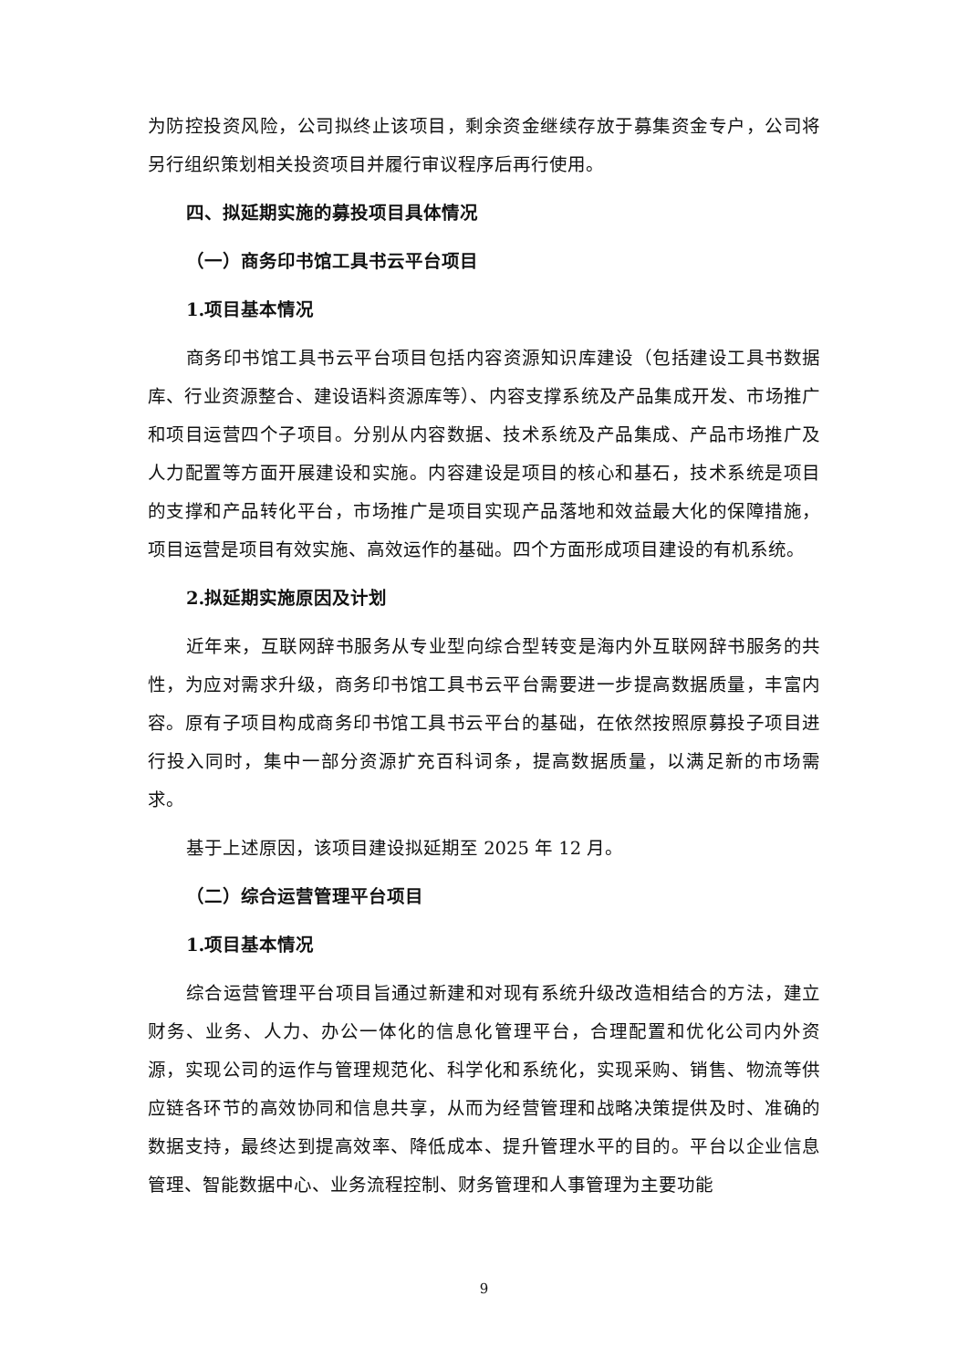为防控投资风险，公司拟终止该项目，剩余资金继续存放于募集资金专户，公司将另行组织策划相关投资项目并履行审议程序后再行使用。
四、拟延期实施的募投项目具体情况
（一）商务印书馆工具书云平台项目
1.项目基本情况
商务印书馆工具书云平台项目包括内容资源知识库建设（包括建设工具书数据库、行业资源整合、建设语料资源库等）、内容支撑系统及产品集成开发、市场推广和项目运营四个子项目。分别从内容数据、技术系统及产品集成、产品市场推广及人力配置等方面开展建设和实施。内容建设是项目的核心和基石，技术系统是项目的支撑和产品转化平台，市场推广是项目实现产品落地和效益最大化的保障措施，项目运营是项目有效实施、高效运作的基础。四个方面形成项目建设的有机系统。
2.拟延期实施原因及计划
近年来，互联网辞书服务从专业型向综合型转变是海内外互联网辞书服务的共性，为应对需求升级，商务印书馆工具书云平台需要进一步提高数据质量，丰富内容。原有子项目构成商务印书馆工具书云平台的基础，在依然按照原募投子项目进行投入同时，集中一部分资源扩充百科词条，提高数据质量，以满足新的市场需求。
基于上述原因，该项目建设拟延期至 2025 年 12 月。
（二）综合运营管理平台项目
1.项目基本情况
综合运营管理平台项目旨通过新建和对现有系统升级改造相结合的方法，建立财务、业务、人力、办公一体化的信息化管理平台，合理配置和优化公司内外资源，实现公司的运作与管理规范化、科学化和系统化，实现采购、销售、物流等供应链各环节的高效协同和信息共享，从而为经营管理和战略决策提供及时、准确的数据支持，最终达到提高效率、降低成本、提升管理水平的目的。平台以企业信息管理、智能数据中心、业务流程控制、财务管理和人事管理为主要功能
9